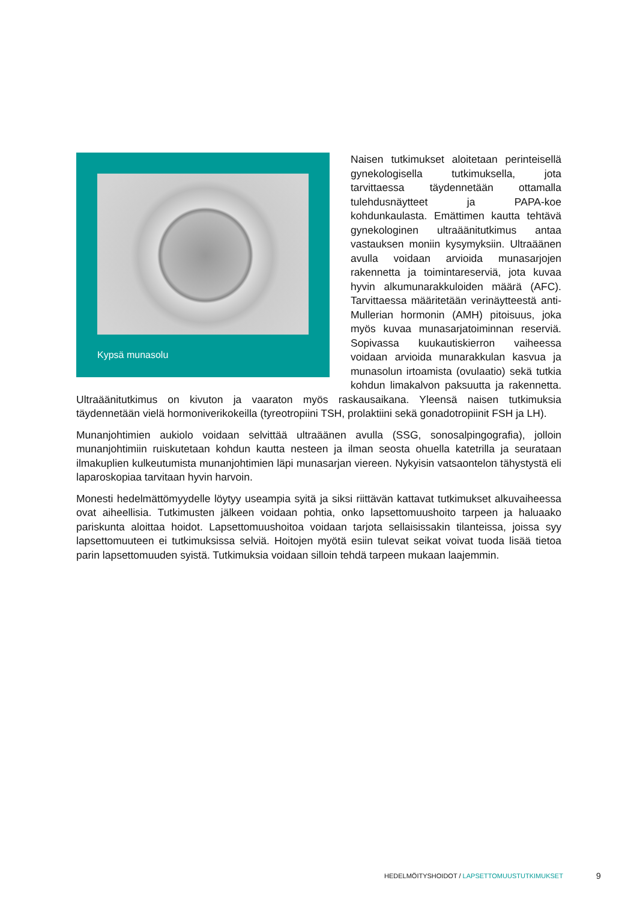Kypsä munasolu
Naisen tutkimukset aloitetaan perinteisellä gynekologisella tutkimuksella, jota tarvittaessa täydennetään ottamalla tulehdusnäytteet ja PAPA-koe kohdunkaulasta. Emättimen kautta tehtävä gynekologinen ultraäänitutkimus antaa vastauksen moniin kysymyksiin. Ultraäänen avulla voidaan arvioida munasarjojen rakennetta ja toimintareserviä, jota kuvaa hyvin alkumunarakkuloiden määrä (AFC). Tarvittaessa määritetään verinäytteestä anti-Mullerian hormonin (AMH) pitoisuus, joka myös kuvaa munasarjatoiminnan reserviä. Sopivassa kuukautiskierron vaiheessa voidaan arvioida munarakkulan kasvua ja munasolun irtoamista (ovulaatio) sekä tutkia kohdun limakalvon paksuutta ja rakennetta. Ultraäänitutkimus on kivuton ja vaaraton myös raskausaikana. Yleensä naisen tutkimuksia täydennetään vielä hormoniverikokeilla (tyreotropiini TSH, prolaktiini sekä gonadotropiinit FSH ja LH).
Munanjohtimien aukiolo voidaan selvittää ultraäänen avulla (SSG, sonosalpingografia), jolloin munanjohtimiin ruiskutetaan kohdun kautta nesteen ja ilman seosta ohuella katetrilla ja seurataan ilmakuplien kulkeutumista munanjohtimien läpi munasarjan viereen. Nykyisin vatsaontelon tähystystä eli laparoskopiaa tarvitaan hyvin harvoin.
Monesti hedelmättömyydelle löytyy useampia syitä ja siksi riittävän kattavat tutkimukset alkuvaiheessa ovat aiheellisia. Tutkimusten jälkeen voidaan pohtia, onko lapsettomuushoito tarpeen ja haluaako pariskunta aloittaa hoidot. Lapsettomuushoitoa voidaan tarjota sellaisissakin tilanteissa, joissa syy lapsettomuuteen ei tutkimuksissa selviä. Hoitojen myötä esiin tulevat seikat voivat tuoda lisää tietoa parin lapsettomuuden syistä. Tutkimuksia voidaan silloin tehdä tarpeen mukaan laajemmin.
HEDELMÖITYSHOIDOT / LAPSETTOMUUSTUTKIMUKSET
9